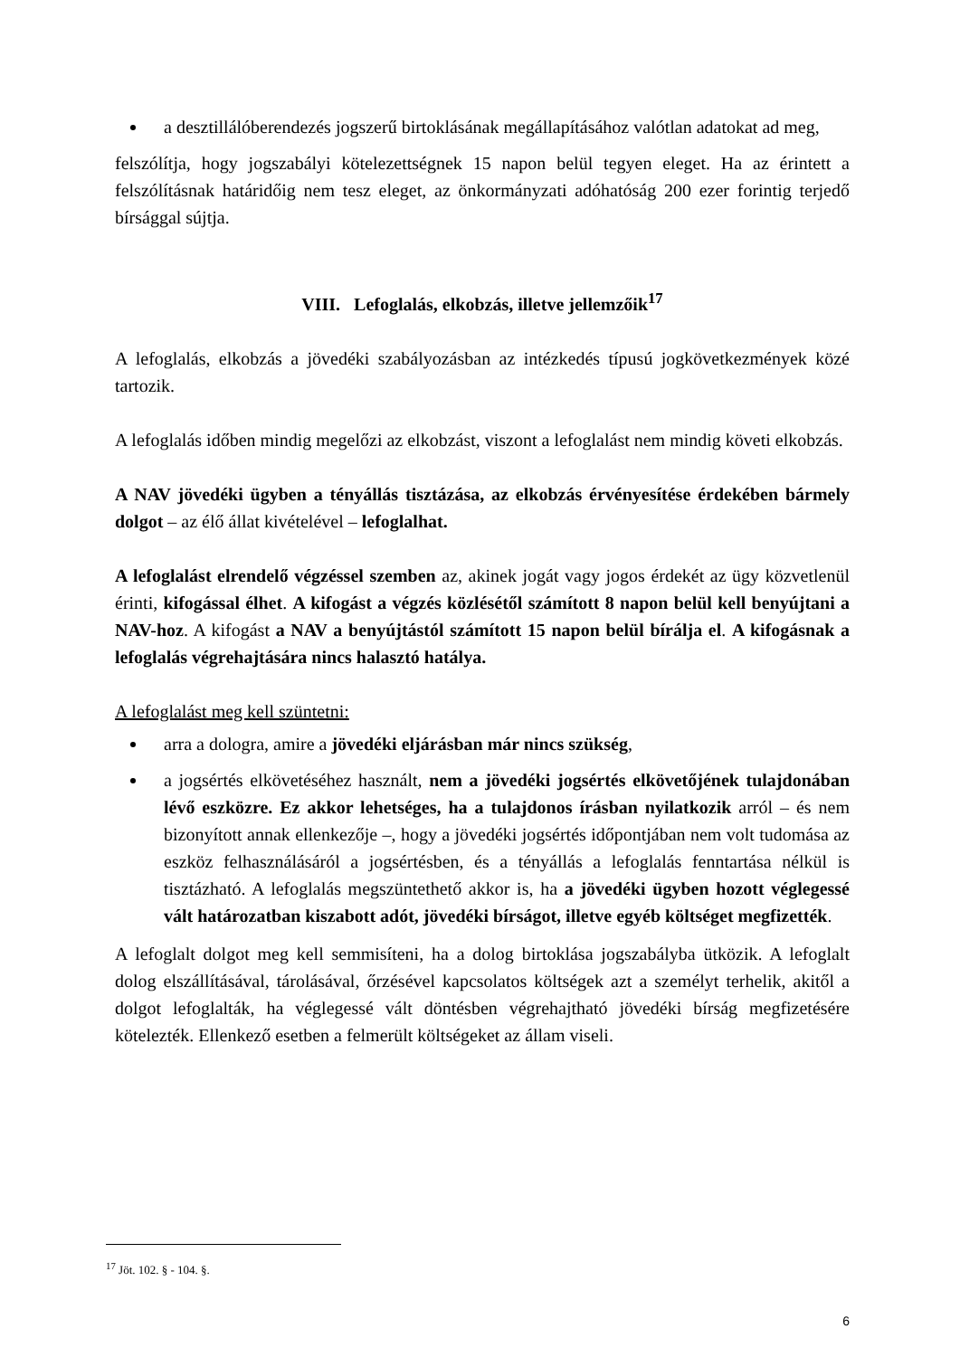a desztillálóberendezés jogszerű birtoklásának megállapításához valótlan adatokat ad meg,
felszólítja, hogy jogszabályi kötelezettségnek 15 napon belül tegyen eleget. Ha az érintett a felszólításnak határidőig nem tesz eleget, az önkormányzati adóhatóság 200 ezer forintig terjedő bírsággal sújtja.
VIII. Lefoglalás, elkobzás, illetve jellemzőik<sup>17</sup>
A lefoglalás, elkobzás a jövedéki szabályozásban az intézkedés típusú jogkövetkezmények közé tartozik.
A lefoglalás időben mindig megelőzi az elkobzást, viszont a lefoglalást nem mindig követi elkobzás.
A NAV jövedéki ügyben a tényállás tisztázása, az elkobzás érvényesítése érdekében bármely dolgot – az élő állat kivételével – lefoglalhat.
A lefoglalást elrendelő végzéssel szemben az, akinek jogát vagy jogos érdekét az ügy közvetlenül érinti, kifogással élhet. A kifogást a végzés közlésétől számított 8 napon belül kell benyújtani a NAV-hoz. A kifogást a NAV a benyújtástól számított 15 napon belül bírálja el. A kifogásnak a lefoglalás végrehajtására nincs halasztó hatálya.
A lefoglalást meg kell szüntetni:
arra a dologra, amire a jövedéki eljárásban már nincs szükség,
a jogsértés elkövetéséhez használt, nem a jövedéki jogsértés elkövetőjének tulajdonában lévő eszközre. Ez akkor lehetséges, ha a tulajdonos írásban nyilatkozik arról – és nem bizonyított annak ellenkezője –, hogy a jövedéki jogsértés időpontjában nem volt tudomása az eszköz felhasználásáról a jogsértésben, és a tényállás a lefoglalás fenntartása nélkül is tisztázható. A lefoglalás megszüntethető akkor is, ha a jövedéki ügyben hozott véglegessé vált határozatban kiszabott adót, jövedéki bírságot, illetve egyéb költséget megfizették.
A lefoglalt dolgot meg kell semmisíteni, ha a dolog birtoklása jogszabályba ütközik. A lefoglalt dolog elszállításával, tárolásával, őrzésével kapcsolatos költségek azt a személyt terhelik, akitől a dolgot lefoglalták, ha véglegessé vált döntésben végrehajtható jövedéki bírság megfizetésére kötelezték. Ellenkező esetben a felmerült költségeket az állam viseli.
<sup>17</sup> Jöt. 102. § - 104. §.
6